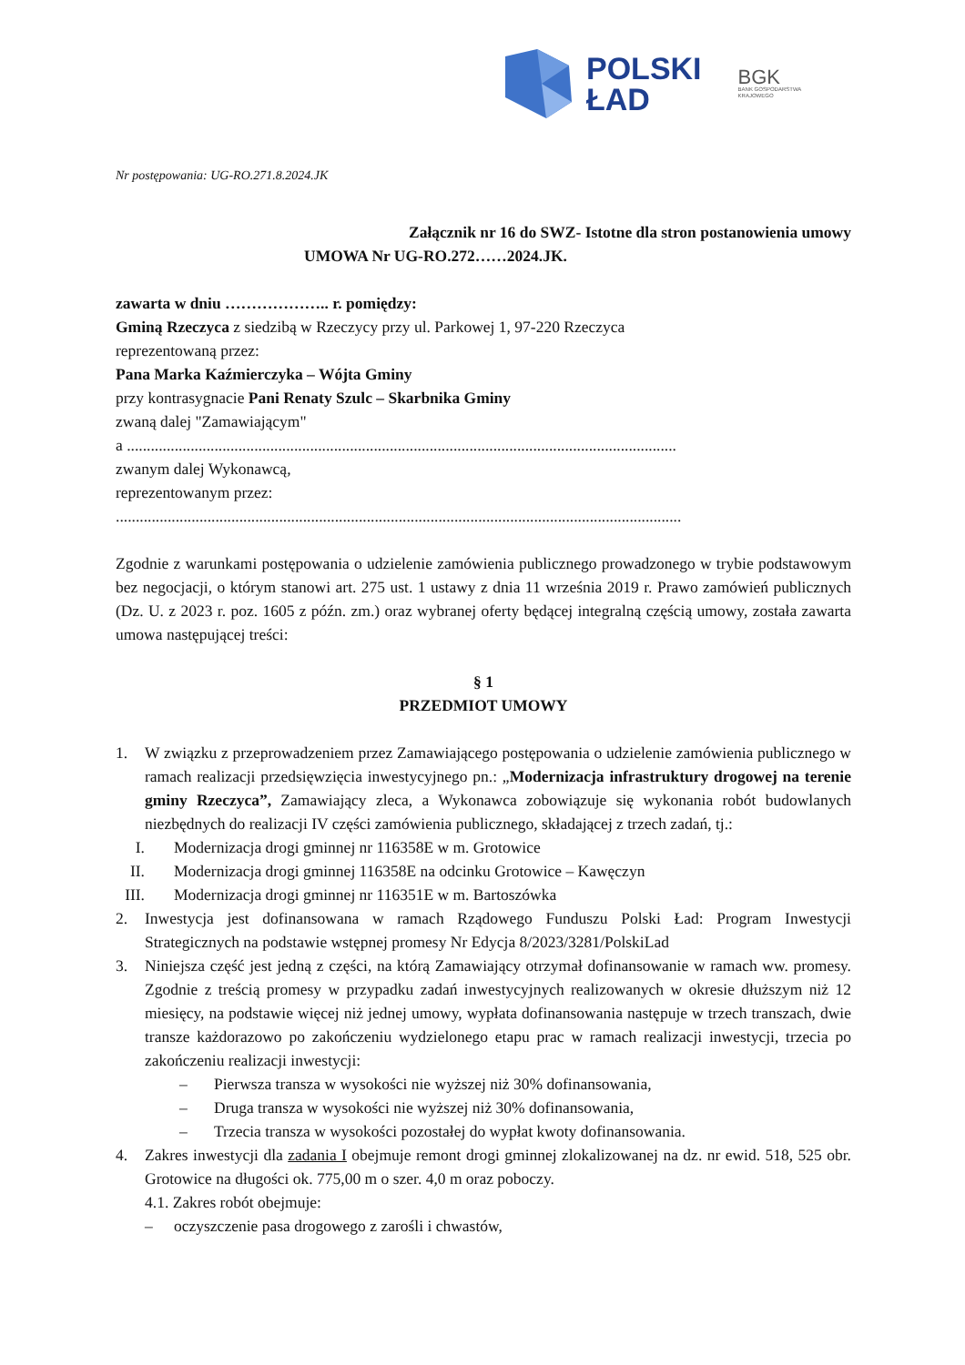POLSKI
ŁAD
BGK
BANK GOSPODARSTWA
KRAJOWEGO
Nr postępowania: UG-RO.271.8.2024.JK
Załącznik nr 16 do SWZ- Istotne dla stron postanowienia umowy
UMOWA Nr UG-RO.272……2024.JK.
zawarta w dniu ……………….. r. pomiędzy:
Gminą Rzeczyca z siedzibą w Rzeczycy przy ul. Parkowej 1, 97-220 Rzeczyca
reprezentowaną przez:
Pana Marka Kaźmierczyka – Wójta Gminy
przy kontrasygnacie Pani Renaty Szulc – Skarbnika Gminy
zwaną dalej "Zamawiającym"
a ..........................................................................................................................................
zwanym dalej Wykonawcą,
reprezentowanym przez:
..............................................................................................................................................
Zgodnie z warunkami postępowania o udzielenie zamówienia publicznego prowadzonego w trybie podstawowym bez negocjacji, o którym stanowi art. 275 ust. 1 ustawy z dnia 11 września 2019 r. Prawo zamówień publicznych (Dz. U. z 2023 r. poz. 1605 z późn. zm.) oraz wybranej oferty będącej integralną częścią umowy, została zawarta umowa następującej treści:
§ 1
PRZEDMIOT UMOWY
1. W związku z przeprowadzeniem przez Zamawiającego postępowania o udzielenie zamówienia publicznego w ramach realizacji przedsięwzięcia inwestycyjnego pn.: „Modernizacja infrastruktury drogowej na terenie gminy Rzeczyca”, Zamawiający zleca, a Wykonawca zobowiązuje się wykonania robót budowlanych niezbędnych do realizacji IV części zamówienia publicznego, składającej z trzech zadań, tj.:
I. Modernizacja drogi gminnej nr 116358E w m. Grotowice
II. Modernizacja drogi gminnej 116358E na odcinku Grotowice – Kawęczyn
III. Modernizacja drogi gminnej nr 116351E w m. Bartoszówka
2. Inwestycja jest dofinansowana w ramach Rządowego Funduszu Polski Ład: Program Inwestycji Strategicznych na podstawie wstępnej promesy Nr Edycja 8/2023/3281/PolskiLad
3. Niniejsza część jest jedną z części, na którą Zamawiający otrzymał dofinansowanie w ramach ww. promesy. Zgodnie z treścią promesy w przypadku zadań inwestycyjnych realizowanych w okresie dłuższym niż 12 miesięcy, na podstawie więcej niż jednej umowy, wypłata dofinansowania następuje w trzech transzach, dwie transze każdorazowo po zakończeniu wydzielonego etapu prac w ramach realizacji inwestycji, trzecia po zakończeniu realizacji inwestycji:
– Pierwsza transza w wysokości nie wyższej niż 30% dofinansowania,
– Druga transza w wysokości nie wyższej niż 30% dofinansowania,
– Trzecia transza w wysokości pozostałej do wypłat kwoty dofinansowania.
4. Zakres inwestycji dla zadania I obejmuje remont drogi gminnej zlokalizowanej na dz. nr ewid. 518, 525 obr. Grotowice na długości ok. 775,00 m o szer. 4,0 m oraz poboczy.
4.1. Zakres robót obejmuje:
– oczyszczenie pasa drogowego z zarośli i chwastów,